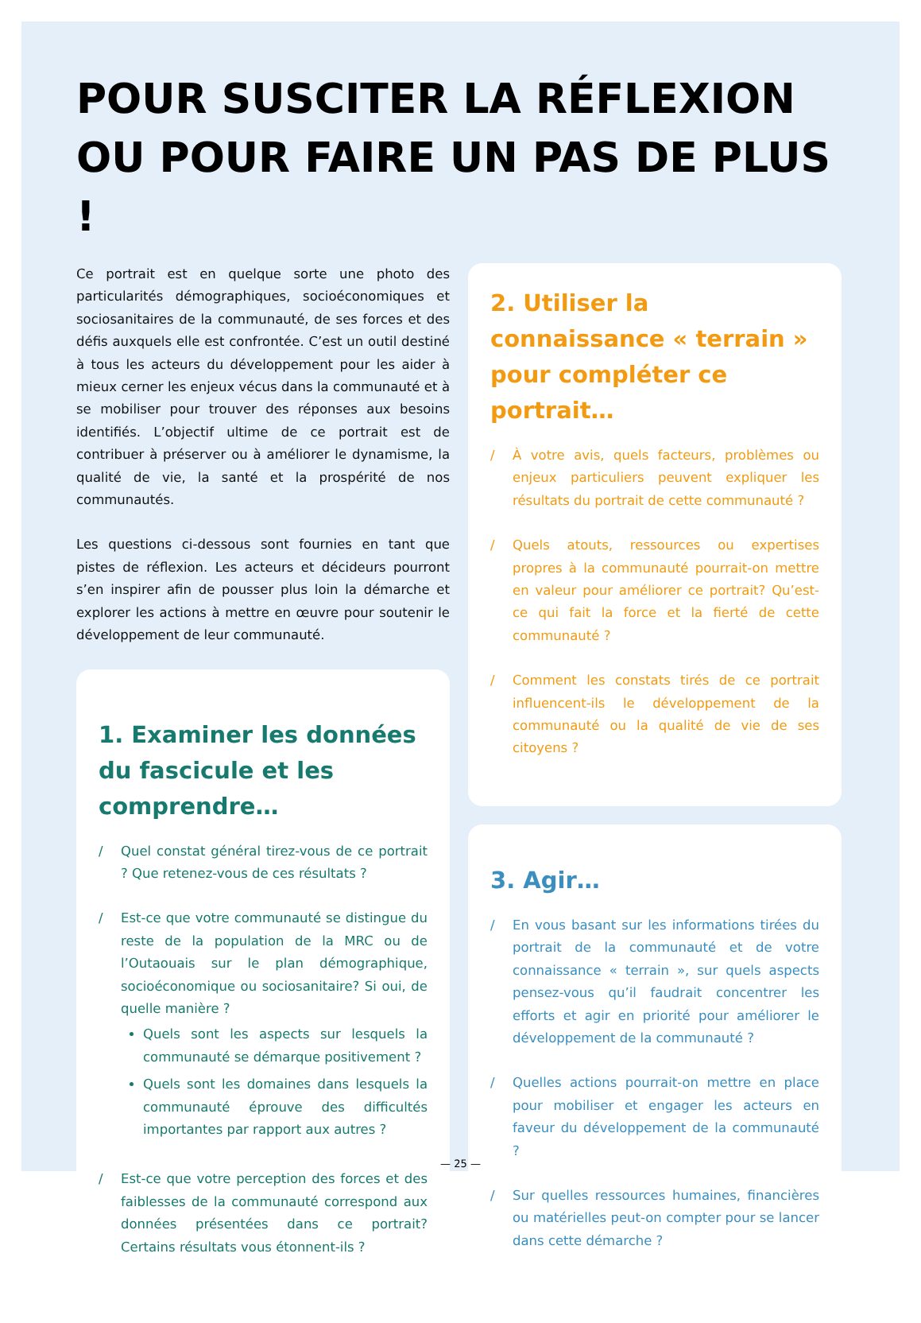POUR SUSCITER LA RÉFLEXION
OU POUR FAIRE UN PAS DE PLUS !
Ce portrait est en quelque sorte une photo des particularités démographiques, socioéconomiques et sociosanitaires de la communauté, de ses forces et des défis auxquels elle est confrontée. C’est un outil destiné à tous les acteurs du développement pour les aider à mieux cerner les enjeux vécus dans la communauté et à se mobiliser pour trouver des réponses aux besoins identifiés. L’objectif ultime de ce portrait est de contribuer à préserver ou à améliorer le dynamisme, la qualité de vie, la santé et la prospérité de nos communautés.
Les questions ci-dessous sont fournies en tant que pistes de réflexion. Les acteurs et décideurs pourront s’en inspirer afin de pousser plus loin la démarche et explorer les actions à mettre en œuvre pour soutenir le développement de leur communauté.
1. Examiner les données du fascicule et les comprendre…
/ Quel constat général tirez-vous de ce portrait ? Que retenez-vous de ces résultats ?
/ Est-ce que votre communauté se distingue du reste de la population de la MRC ou de l’Outaouais sur le plan démographique, socioéconomique ou sociosanitaire? Si oui, de quelle manière ?
Quels sont les aspects sur lesquels la communauté se démarque positivement ?
Quels sont les domaines dans lesquels la communauté éprouve des difficultés importantes par rapport aux autres ?
/ Est-ce que votre perception des forces et des faiblesses de la communauté correspond aux données présentées dans ce portrait? Certains résultats vous étonnent-ils ?
2. Utiliser la connaissance « terrain » pour compléter ce portrait…
/ À votre avis, quels facteurs, problèmes ou enjeux particuliers peuvent expliquer les résultats du portrait de cette communauté ?
/ Quels atouts, ressources ou expertises propres à la communauté pourrait-on mettre en valeur pour améliorer ce portrait? Qu’est-ce qui fait la force et la fierté de cette communauté ?
/ Comment les constats tirés de ce portrait influencent-ils le développement de la communauté ou la qualité de vie de ses citoyens ?
3. Agir…
/ En vous basant sur les informations tirées du portrait de la communauté et de votre connaissance « terrain », sur quels aspects pensez-vous qu’il faudrait concentrer les efforts et agir en priorité pour améliorer le développement de la communauté ?
/ Quelles actions pourrait-on mettre en place pour mobiliser et engager les acteurs en faveur du développement de la communauté ?
/ Sur quelles ressources humaines, financières ou matérielles peut-on compter pour se lancer dans cette démarche ?
— 25 —